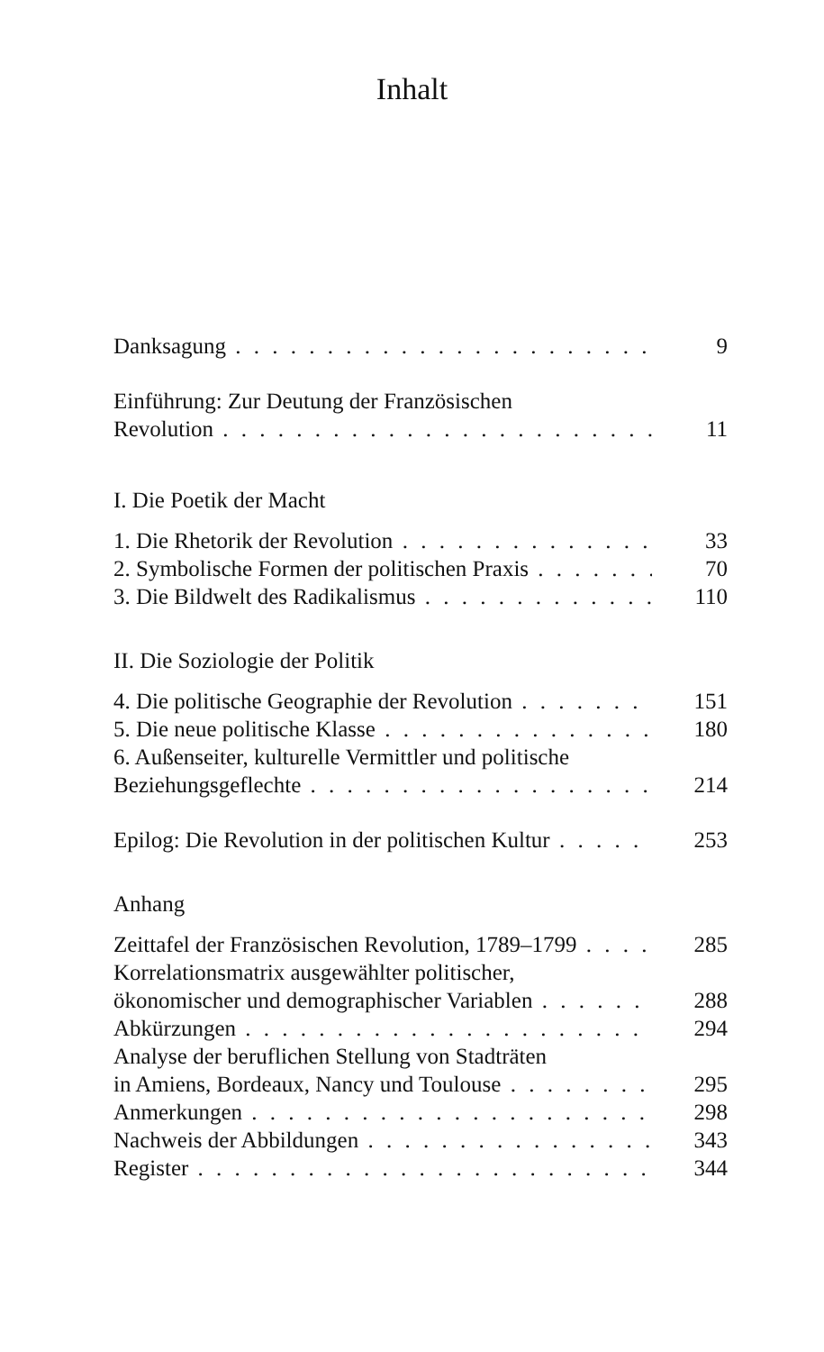Inhalt
Danksagung 9
Einführung: Zur Deutung der Französischen
Revolution 11
I. Die Poetik der Macht
1. Die Rhetorik der Revolution 33
2. Symbolische Formen der politischen Praxis 70
3. Die Bildwelt des Radikalismus 110
II. Die Soziologie der Politik
4. Die politische Geographie der Revolution 151
5. Die neue politische Klasse 180
6. Außenseiter, kulturelle Vermittler und politische
Beziehungsgeflechte 214
Epilog: Die Revolution in der politischen Kultur 253
Anhang
Zeittafel der Französischen Revolution, 1789–1799 285
Korrelationsmatrix ausgewählter politischer,
ökonomischer und demographischer Variablen 288
Abkürzungen 294
Analyse der beruflichen Stellung von Stadträten
in Amiens, Bordeaux, Nancy und Toulouse 295
Anmerkungen 298
Nachweis der Abbildungen 343
Register 344